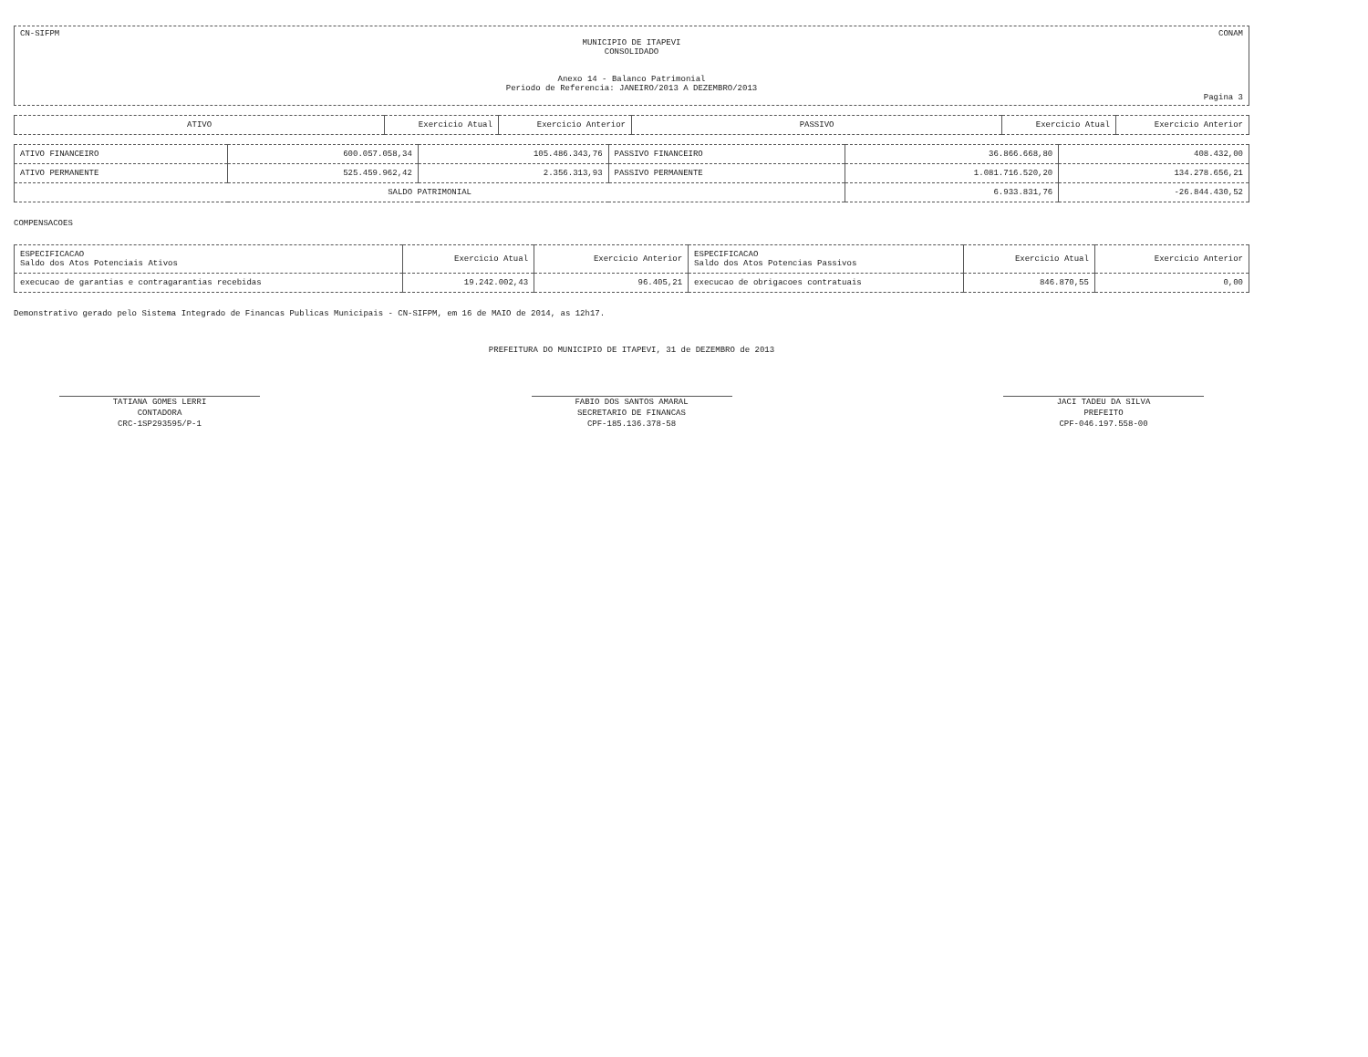CN-SIFPM CONAM
MUNICIPIO DE ITAPEVI
CONSOLIDADO
Anexo 14 - Balanco Patrimonial
Periodo de Referencia: JANEIRO/2013 A DEZEMBRO/2013
Pagina 3
| ATIVO | Exercicio Atual | Exercicio Anterior | PASSIVO | Exercicio Atual | Exercicio Anterior |
| --- | --- | --- | --- | --- | --- |
| ATIVO FINANCEIRO | 600.057.058,34 | 105.486.343,76 | PASSIVO FINANCEIRO | 36.866.668,80 | 408.432,00 |
| ATIVO PERMANENTE | 525.459.962,42 | 2.356.313,93 | PASSIVO PERMANENTE | 1.081.716.520,20 | 134.278.656,21 |
| SALDO PATRIMONIAL | | | | 6.933.831,76 | -26.844.430,52 |
COMPENSACOES
| ESPECIFICACAO Saldo dos Atos Potenciais Ativos | Exercicio Atual | Exercicio Anterior | ESPECIFICACAO Saldo dos Atos Potencias Passivos | Exercicio Atual | Exercicio Anterior |
| execucao de garantias e contragarantias recebidas | 19.242.002,43 | 96.405,21 | execucao de obrigacoes contratuais | 846.870,55 | 0,00 |
Demonstrativo gerado pelo Sistema Integrado de Financas Publicas Municipais - CN-SIFPM, em 16 de MAIO de 2014, as 12h17.
PREFEITURA DO MUNICIPIO DE ITAPEVI, 31 de DEZEMBRO de 2013
TATIANA GOMES LERRI
CONTADORA
CRC-1SP293595/P-1
FABIO DOS SANTOS AMARAL
SECRETARIO DE FINANCAS
CPF-185.136.378-58
JACI TADEU DA SILVA
PREFEITO
CPF-046.197.558-00